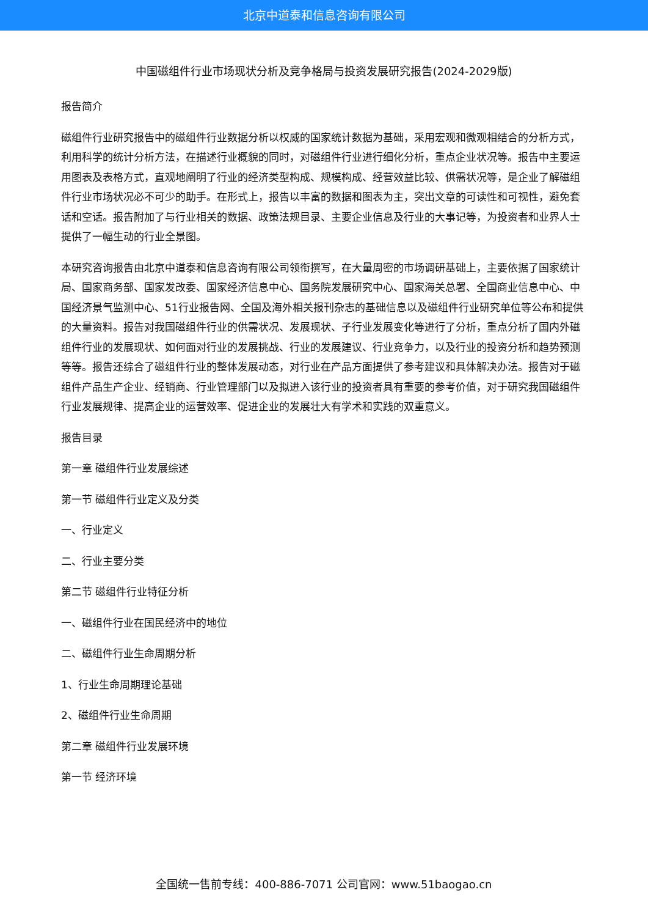北京中道泰和信息咨询有限公司
中国磁组件行业市场现状分析及竞争格局与投资发展研究报告(2024-2029版)
报告简介
磁组件行业研究报告中的磁组件行业数据分析以权威的国家统计数据为基础，采用宏观和微观相结合的分析方式，利用科学的统计分析方法，在描述行业概貌的同时，对磁组件行业进行细化分析，重点企业状况等。报告中主要运用图表及表格方式，直观地阐明了行业的经济类型构成、规模构成、经营效益比较、供需状况等，是企业了解磁组件行业市场状况必不可少的助手。在形式上，报告以丰富的数据和图表为主，突出文章的可读性和可视性，避免套话和空话。报告附加了与行业相关的数据、政策法规目录、主要企业信息及行业的大事记等，为投资者和业界人士提供了一幅生动的行业全景图。
本研究咨询报告由北京中道泰和信息咨询有限公司领衔撰写，在大量周密的市场调研基础上，主要依据了国家统计局、国家商务部、国家发改委、国家经济信息中心、国务院发展研究中心、国家海关总署、全国商业信息中心、中国经济景气监测中心、51行业报告网、全国及海外相关报刊杂志的基础信息以及磁组件行业研究单位等公布和提供的大量资料。报告对我国磁组件行业的供需状况、发展现状、子行业发展变化等进行了分析，重点分析了国内外磁组件行业的发展现状、如何面对行业的发展挑战、行业的发展建议、行业竞争力，以及行业的投资分析和趋势预测等等。报告还综合了磁组件行业的整体发展动态，对行业在产品方面提供了参考建议和具体解决办法。报告对于磁组件产品生产企业、经销商、行业管理部门以及拟进入该行业的投资者具有重要的参考价值，对于研究我国磁组件行业发展规律、提高企业的运营效率、促进企业的发展壮大有学术和实践的双重意义。
报告目录
第一章 磁组件行业发展综述
第一节 磁组件行业定义及分类
一、行业定义
二、行业主要分类
第二节 磁组件行业特征分析
一、磁组件行业在国民经济中的地位
二、磁组件行业生命周期分析
1、行业生命周期理论基础
2、磁组件行业生命周期
第二章 磁组件行业发展环境
第一节 经济环境
全国统一售前专线：400-886-7071 公司官网：www.51baogao.cn